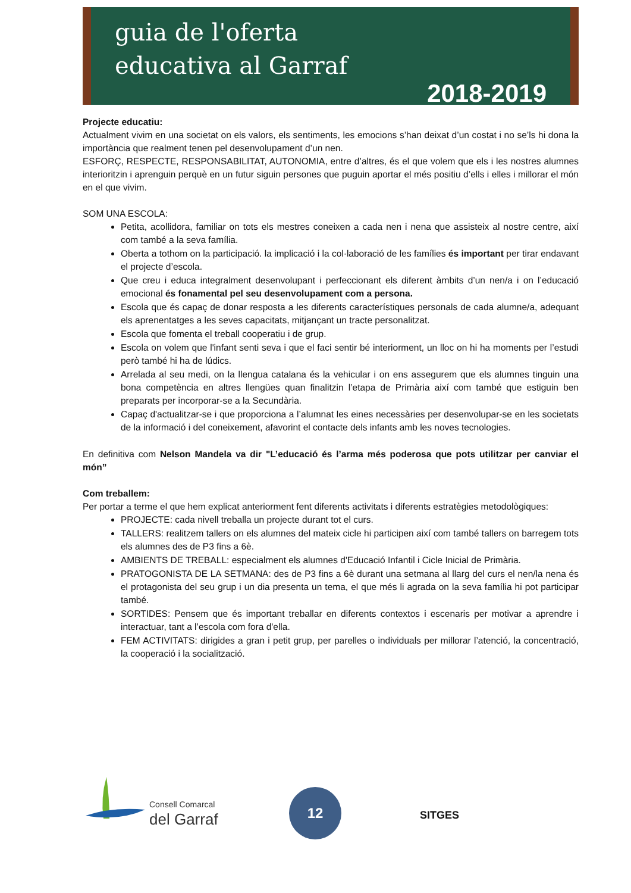guia de l'oferta
educativa al Garraf
2018-2019
Projecte educatiu:
Actualment vivim en una societat on els valors, els sentiments, les emocions s’han deixat d’un costat i no se’ls hi dona la importància que realment tenen pel desenvolupament d’un nen.
ESFORÇ, RESPECTE, RESPONSABILITAT, AUTONOMIA, entre d’altres, és el que volem que els i les nostres alumnes interioritzin i aprenguin perquè en un futur siguin persones que puguin aportar el més positiu d’ells i elles i millorar el món en el que vivim.
SOM UNA ESCOLA:
Petita, acollidora, familiar on tots els mestres coneixen a cada nen i nena que assisteix al nostre centre, així com també a la seva família.
Oberta a tothom on la participació. la implicació i la col·laboració de les famílies és important per tirar endavant el projecte d’escola.
Que creu i educa integralment desenvolupant i perfeccionant els diferent àmbits d’un nen/a i on l’educació emocional és fonamental pel seu desenvolupament com a persona.
Escola que és capaç de donar resposta a les diferents característiques personals de cada alumne/a, adequant els aprenentatges a les seves capacitats, mitjançant un tracte personalitzat.
Escola que fomenta el treball cooperatiu i de grup.
Escola on volem que l'infant senti seva i que el faci sentir bé interiorment, un lloc on hi ha moments per l’estudi però també hi ha de lúdics.
Arrelada al seu medi, on la llengua catalana és la vehicular i on ens assegurem que els alumnes tinguin una bona competència en altres llengües quan finalitzin l’etapa de Primària així com també que estiguin ben preparats per incorporar-se a la Secundària.
Capaç d'actualitzar-se i que proporciona a l’alumnat les eines necessàries per desenvolupar-se en les societats de la informació i del coneixement, afavorint el contacte dels infants amb les noves tecnologies.
En definitiva com Nelson Mandela va dir "L’educació és l’arma més poderosa que pots utilitzar per canviar el món”
Com treballem:
Per portar a terme el que hem explicat anteriorment fent diferents activitats i diferents estratègies metodològiques:
PROJECTE: cada nivell treballa un projecte durant tot el curs.
TALLERS: realitzem tallers on els alumnes del mateix cicle hi participen així com també tallers on barregem tots els alumnes des de P3 fins a 6è.
AMBIENTS DE TREBALL: especialment els alumnes d'Educació Infantil i Cicle Inicial de Primària.
PRATOGONISTA DE LA SETMANA: des de P3 fins a 6è durant una setmana al llarg del curs el nen/la nena és el protagonista del seu grup i un dia presenta un tema, el que més li agrada on la seva família hi pot participar també.
SORTIDES: Pensem que és important treballar en diferents contextos i escenaris per motivar a aprendre i interactuar, tant a l’escola com fora d'ella.
FEM ACTIVITATS: dirigides a gran i petit grup, per parelles o individuals per millorar l’atenció, la concentració, la cooperació i la socialització.
Consell Comarcal
del Garraf
12
SITGES